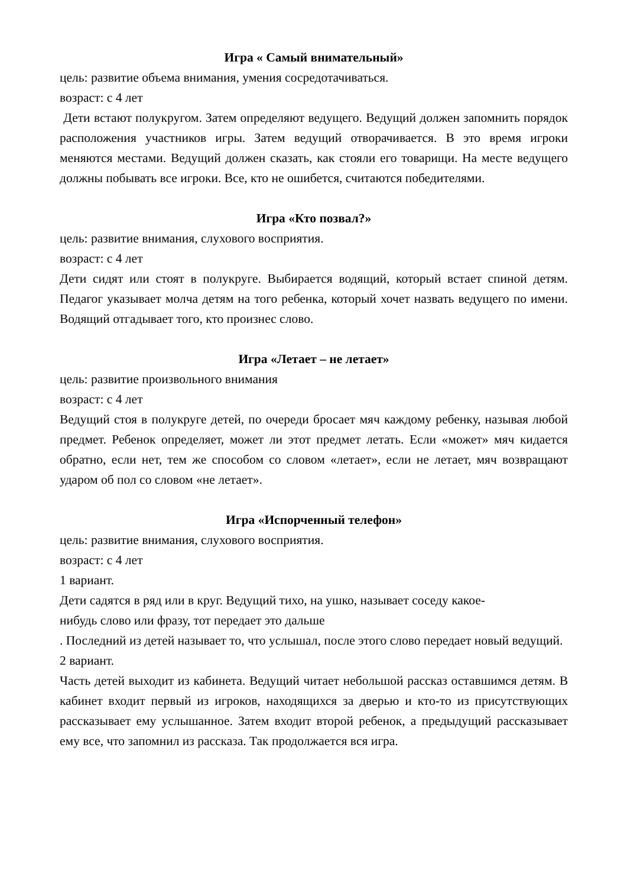Игра « Самый внимательный»
цель: развитие объема внимания, умения сосредотачиваться.
возраст: с 4 лет
Дети встают полукругом. Затем определяют ведущего. Ведущий должен запомнить порядок расположения участников игры. Затем ведущий отворачивается. В это время игроки меняются местами. Ведущий должен сказать, как стояли его товарищи. На месте ведущего должны побывать все игроки. Все, кто не ошибется, считаются победителями.
Игра «Кто позвал?»
цель: развитие внимания, слухового восприятия.
возраст: с 4 лет
Дети сидят или стоят в полукруге. Выбирается водящий, который встает спиной детям. Педагог указывает молча детям на того ребенка, который хочет назвать ведущего по имени. Водящий отгадывает того, кто произнес слово.
Игра «Летает – не летает»
цель: развитие произвольного внимания
возраст: с 4 лет
Ведущий стоя в полукруге детей, по очереди бросает мяч каждому ребенку, называя любой предмет. Ребенок определяет, может ли этот предмет летать. Если «может» мяч кидается обратно, если нет, тем же способом со словом «летает», если не летает, мяч возвращают ударом об пол со словом «не летает».
Игра «Испорченный телефон»
цель: развитие внимания, слухового восприятия.
возраст: с 4 лет
1 вариант.
Дети садятся в ряд или в круг. Ведущий тихо, на ушко, называет соседу какое-
нибудь слово или фразу, тот передает это дальше
. Последний из детей называет то, что услышал, после этого слово передает новый ведущий.
2 вариант.
Часть детей выходит из кабинета. Ведущий читает небольшой рассказ оставшимся детям. В кабинет входит первый из игроков, находящихся за дверью и кто-то из присутствующих рассказывает ему услышанное. Затем входит второй ребенок, а предыдущий рассказывает ему все, что запомнил из рассказа. Так продолжается вся игра.